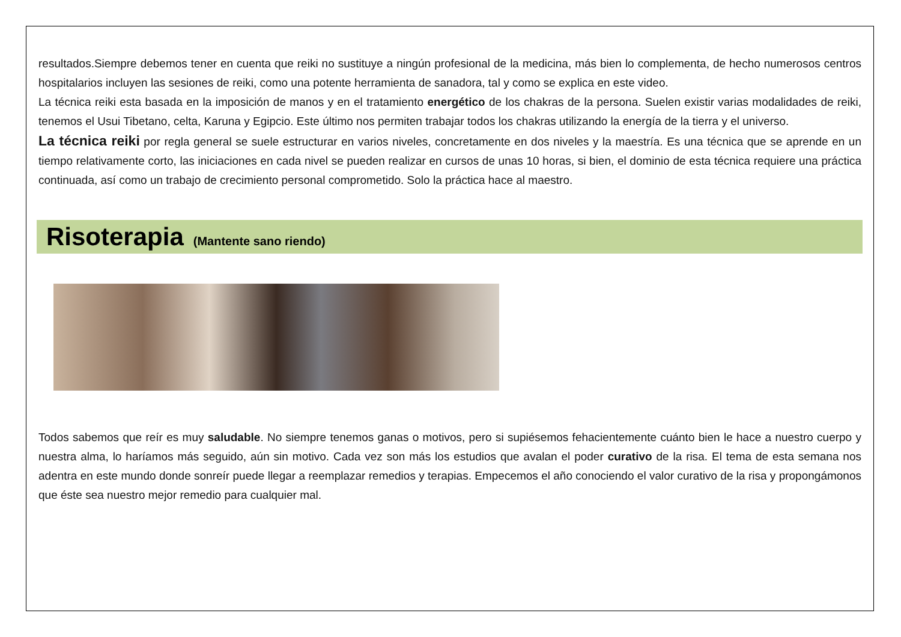resultados.Siempre debemos tener en cuenta que reiki no sustituye a ningún profesional de la medicina, más bien lo complementa, de hecho numerosos centros hospitalarios incluyen las sesiones de reiki, como una potente herramienta de sanadora, tal y como se explica en este video.
La técnica reiki esta basada en la imposición de manos y en el tratamiento energético de los chakras de la persona. Suelen existir varias modalidades de reiki, tenemos el Usui Tibetano, celta, Karuna y Egipcio. Este último nos permiten trabajar todos los chakras utilizando la energía de la tierra y el universo.
La técnica reiki por regla general se suele estructurar en varios niveles, concretamente en dos niveles y la maestría. Es una técnica que se aprende en un tiempo relativamente corto, las iniciaciones en cada nivel se pueden realizar en cursos de unas 10 horas, si bien, el dominio de esta técnica requiere una práctica continuada, así como un trabajo de crecimiento personal comprometido. Solo la práctica hace al maestro.
Risoterapia
(Mantente sano riendo)
Todos sabemos que reír es muy saludable. No siempre tenemos ganas o motivos, pero si supiésemos fehacientemente cuánto bien le hace a nuestro cuerpo y nuestra alma, lo haríamos más seguido, aún sin motivo. Cada vez son más los estudios que avalan el poder curativo de la risa. El tema de esta semana nos adentra en este mundo donde sonreír puede llegar a reemplazar remedios y terapias. Empecemos el año conociendo el valor curativo de la risa y propongámonos que éste sea nuestro mejor remedio para cualquier mal.